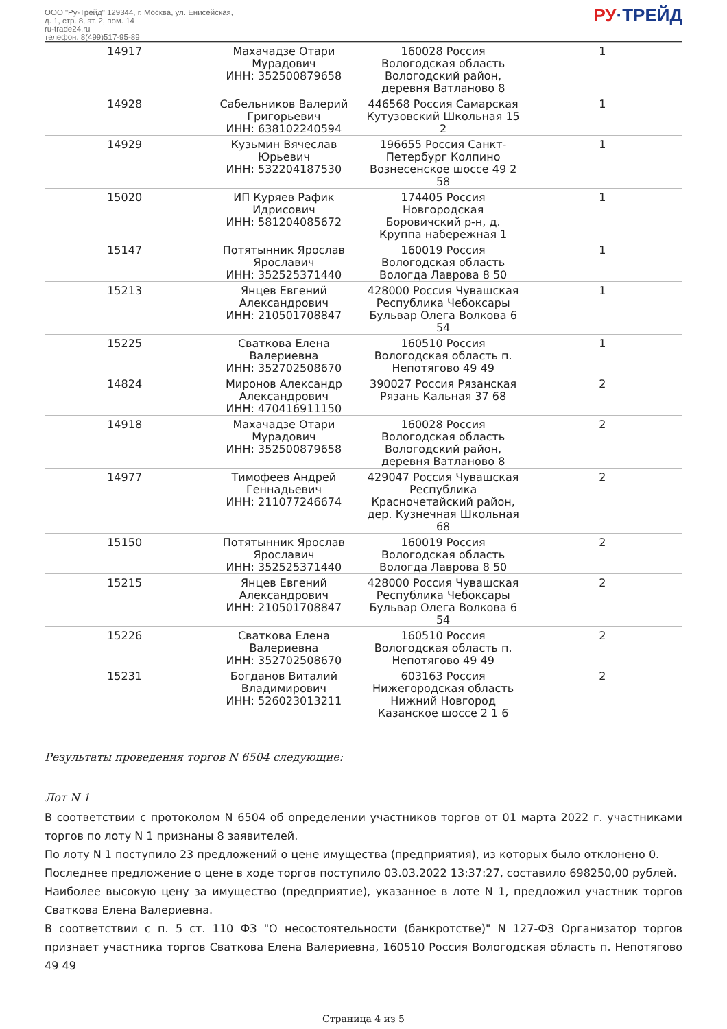ООО "Ру-Трейд" 129344, г. Москва, ул. Енисейская,
д. 1, стр. 8, эт. 2, пом. 14
ru-trade24.ru
телефон: 8(499)517-95-89
РУ·ТРЕЙД
| 14917 | Махачадзе Отари Мурадович ИНН: 352500879658 | 160028 Россия Вологодская область Вологодский район, деревня Ватланово 8 | 1 |
| 14928 | Сабельников Валерий Григорьевич ИНН: 638102240594 | 446568 Россия Самарская Кутузовский Школьная 15 2 | 1 |
| 14929 | Кузьмин Вячеслав Юрьевич ИНН: 532204187530 | 196655 Россия Санкт-Петербург Колпино Вознесенское шоссе 49 2 58 | 1 |
| 15020 | ИП Куряев Рафик Идрисович ИНН: 581204085672 | 174405 Россия Новгородская Боровичский р-н, д. Круппа набережная 1 | 1 |
| 15147 | Потятынник Ярослав Ярославич ИНН: 352525371440 | 160019 Россия Вологодская область Вологда Лаврова 8 50 | 1 |
| 15213 | Янцев Евгений Александрович ИНН: 210501708847 | 428000 Россия Чувашская Республика Чебоксары Бульвар Олега Волкова 6 54 | 1 |
| 15225 | Сваткова Елена Валериевна ИНН: 352702508670 | 160510 Россия Вологодская область п. Непотягово 49 49 | 1 |
| 14824 | Миронов Александр Александрович ИНН: 470416911150 | 390027 Россия Рязанская Рязань Кальная 37 68 | 2 |
| 14918 | Махачадзе Отари Мурадович ИНН: 352500879658 | 160028 Россия Вологодская область Вологодский район, деревня Ватланово 8 | 2 |
| 14977 | Тимофеев Андрей Геннадьевич ИНН: 211077246674 | 429047 Россия Чувашская Республика Красночетайский район, дер. Кузнечная Школьная 68 | 2 |
| 15150 | Потятынник Ярослав Ярославич ИНН: 352525371440 | 160019 Россия Вологодская область Вологда Лаврова 8 50 | 2 |
| 15215 | Янцев Евгений Александрович ИНН: 210501708847 | 428000 Россия Чувашская Республика Чебоксары Бульвар Олега Волкова 6 54 | 2 |
| 15226 | Сваткова Елена Валериевна ИНН: 352702508670 | 160510 Россия Вологодская область п. Непотягово 49 49 | 2 |
| 15231 | Богданов Виталий Владимирович ИНН: 526023013211 | 603163 Россия Нижегородская область Нижний Новгород Казанское шоссе 2 1 6 | 2 |
Результаты проведения торгов N 6504 следующие:
Лот N 1
В соответствии с протоколом N 6504 об определении участников торгов от 01 марта 2022 г. участниками торгов по лоту N 1 признаны 8 заявителей.
По лоту N 1 поступило 23 предложений о цене имущества (предприятия), из которых было отклонено 0.
Последнее предложение о цене в ходе торгов поступило 03.03.2022 13:37:27, составило 698250,00 рублей.
Наиболее высокую цену за имущество (предприятие), указанное в лоте N 1, предложил участник торгов Сваткова Елена Валериевна.
В соответствии с п. 5 ст. 110 ФЗ "О несостоятельности (банкротстве)" N 127-ФЗ Организатор торгов признает участника торгов Сваткова Елена Валериевна, 160510 Россия Вологодская область п. Непотягово 49 49
Страница 4 из 5